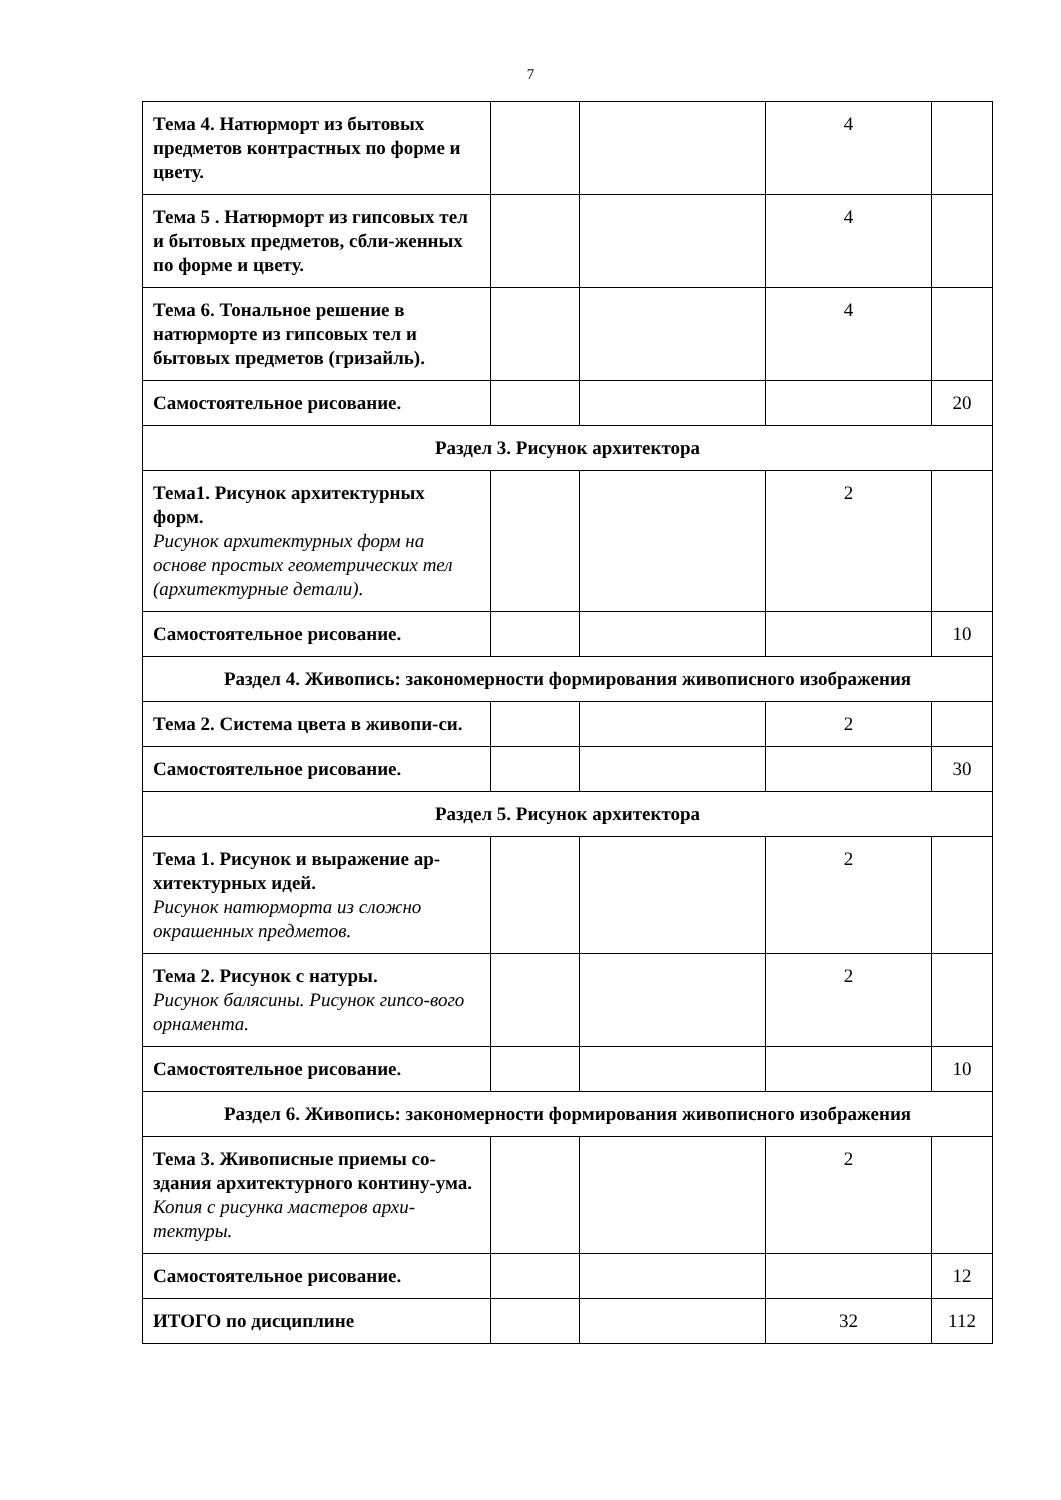7
| Тема 4. Натюрморт из бытовых предметов контрастных по форме и цвету. | | | 4 | |
| Тема 5 . Натюрморт из гипсовых тел и бытовых предметов, сбли-женных по форме и цвету. | | | 4 | |
| Тема 6. Тональное решение в натюрморте из гипсовых тел и бытовых предметов (гризайль). | | | 4 | |
| Самостоятельное рисование. | | | | 20 |
| Раздел 3. Рисунок архитектора | | | | |
| Тема1. Рисунок архитектурных форм. Рисунок архитектурных форм на основе простых геометрических тел (архитектурные детали). | | | 2 | |
| Самостоятельное рисование. | | | | 10 |
| Раздел 4. Живопись: закономерности формирования живописного изображения | | | | |
| Тема 2. Система цвета в живопи-си. | | | 2 | |
| Самостоятельное рисование. | | | | 30 |
| Раздел 5. Рисунок архитектора | | | | |
| Тема 1. Рисунок и выражение ар-хитектурных идей. Рисунок натюрморта из сложно окрашенных предметов. | | | 2 | |
| Тема 2. Рисунок с натуры. Рисунок балясины. Рисунок гипсо-вого орнамента. | | | 2 | |
| Самостоятельное рисование. | | | | 10 |
| Раздел 6. Живопись: закономерности формирования живописного изображения | | | | |
| Тема 3. Живописные приемы со-здания архитектурного контину-ума. Копия с рисунка мастеров архи-тектуры. | | | 2 | |
| Самостоятельное рисование. | | | | 12 |
| ИТОГО по дисциплине | | | 32 | 112 |